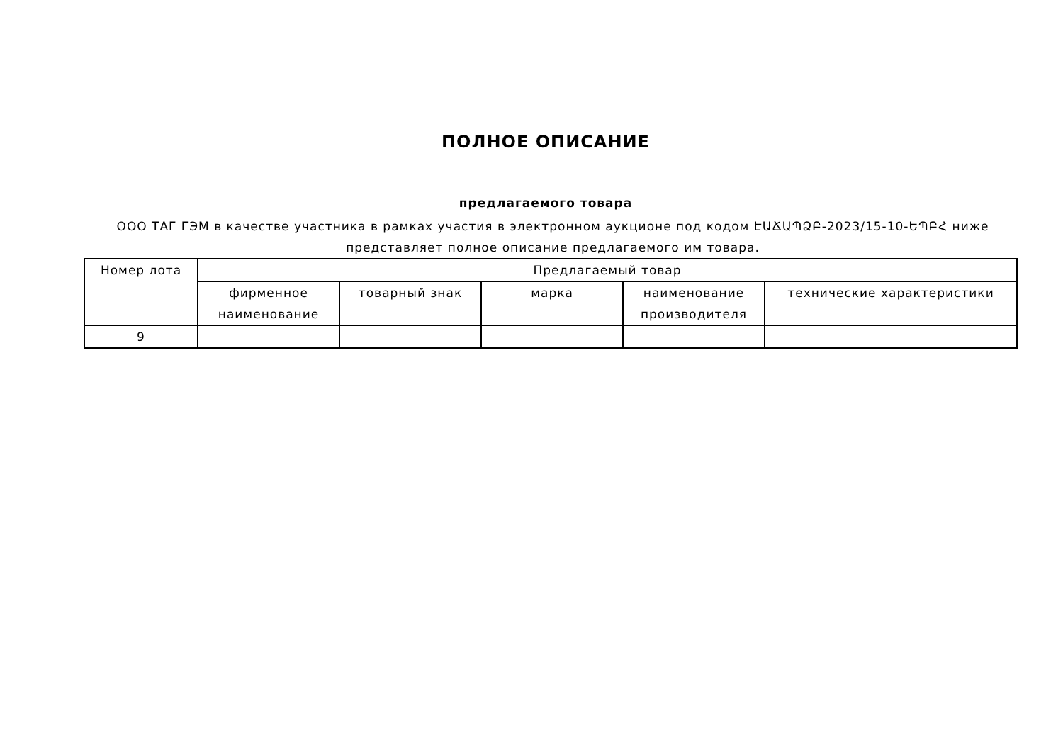ПОЛНОЕ ОПИСАНИЕ
предлагаемого товара
ООО ТАГ ГЭМ в качестве участника в рамках участия в электронном аукционе под кодом ԷԱՃԱՊՁԲ-2023/15-10-ԵՊԲՀ ниже представляет полное описание предлагаемого им товара.
| Номер лота | Предлагаемый товар | | | | |
| --- | --- | --- | --- | --- | --- |
| | фирменное наименование | товарный знак | марка | наименование производителя | технические характеристики |
| 9 | | | | | |